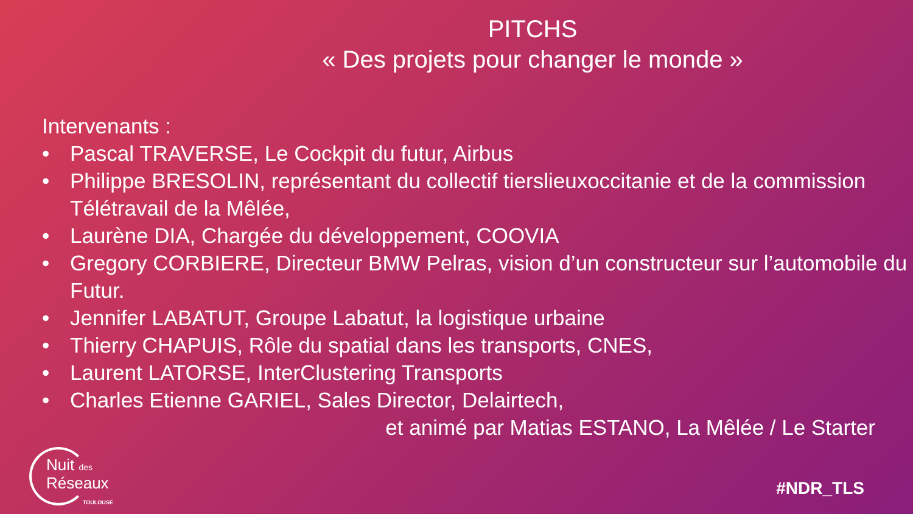PITCHS
« Des projets pour changer le monde »
Intervenants :
• Pascal TRAVERSE, Le Cockpit du futur, Airbus
• Philippe BRESOLIN, représentant du collectif tierslieuxoccitanie et de la commission Télétravail de la Mêlée,
• Laurène DIA, Chargée du développement, COOVIA
• Gregory CORBIERE, Directeur BMW Pelras, vision d’un constructeur sur l’automobile du Futur.
• Jennifer LABATUT, Groupe Labatut, la logistique urbaine
• Thierry CHAPUIS, Rôle du spatial dans les transports, CNES,
• Laurent LATORSE, InterClustering Transports
• Charles Etienne GARIEL, Sales Director, Delairtech,
et animé par Matias ESTANO, La Mêlée / Le Starter
Nuit des
Réseaux
TOULOUSE
#NDR_TLS